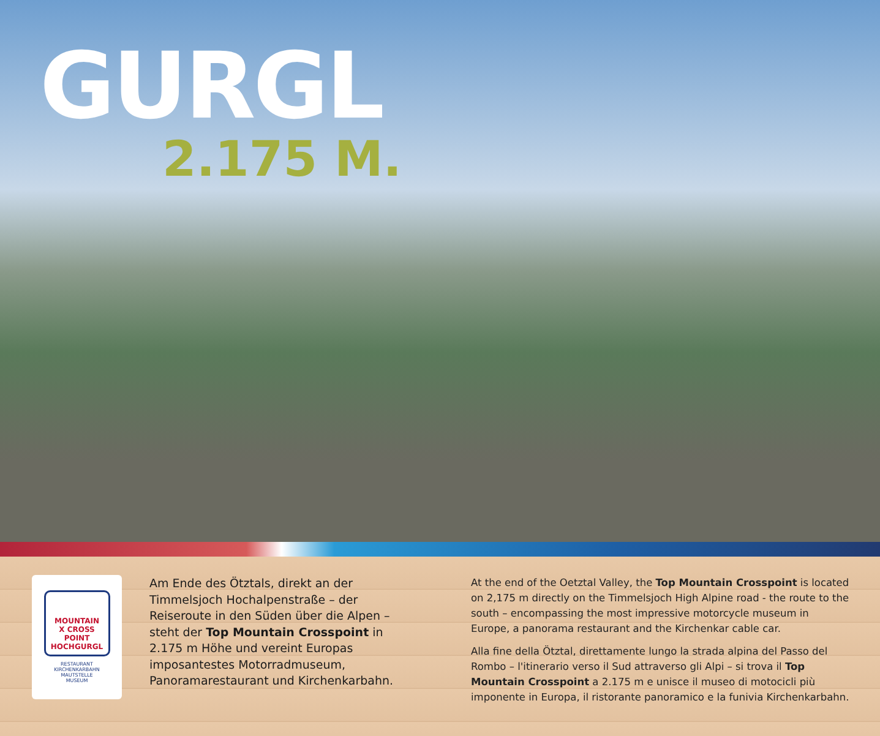GURGL
2.175 M.
MOUNTAIN
X CROSS POINT
HOCHGURGL
RESTAURANT
KIRCHENKARBAHN
MAUTSTELLE
MUSEUM
Am Ende des Ötztals, direkt an der Timmelsjoch Hochalpenstraße – der Reiseroute in den Süden über die Alpen – steht der Top Mountain Crosspoint in 2.175 m Höhe und vereint Europas imposantestes Motorradmuseum, Panoramarestaurant und Kirchenkarbahn.
At the end of the Oetztal Valley, the Top Mountain Crosspoint is located on 2,175 m directly on the Timmelsjoch High Alpine road - the route to the south – encompassing the most impressive motorcycle museum in Europe, a panorama restaurant and the Kirchenkar cable car.
Alla fine della Ötztal, direttamente lungo la strada alpina del Passo del Rombo – l'itinerario verso il Sud attraverso gli Alpi – si trova il Top Mountain Crosspoint a 2.175 m e unisce il museo di motocicli più imponente in Europa, il ristorante panoramico e la funivia Kirchenkarbahn.